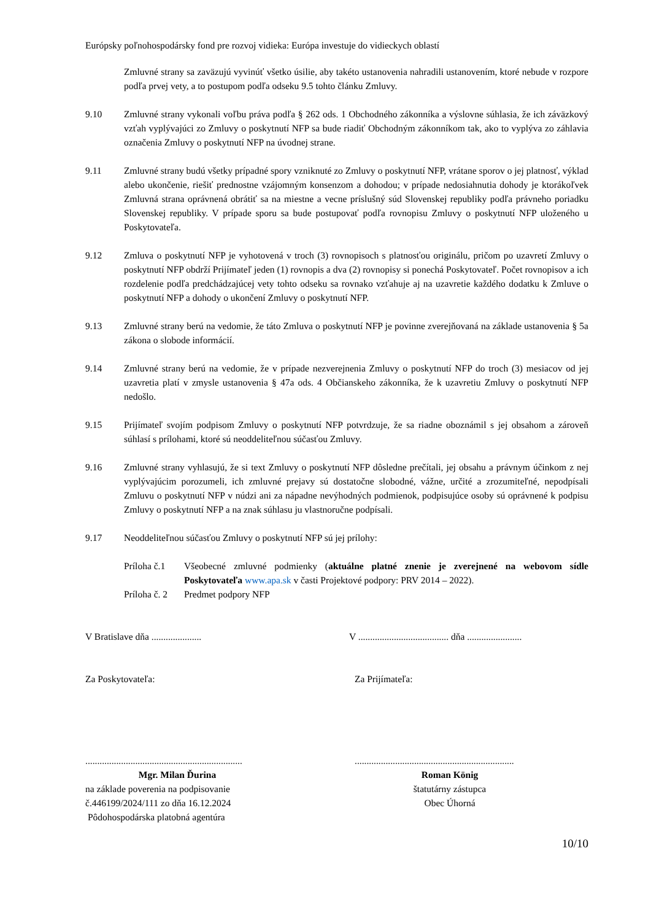Európsky poľnohospodársky fond pre rozvoj vidieka: Európa investuje do vidieckych oblastí
Zmluvné strany sa zaväzujú vyvinúť všetko úsilie, aby takéto ustanovenia nahradili ustanovením, ktoré nebude v rozpore podľa prvej vety, a to postupom podľa odseku 9.5 tohto článku Zmluvy.
9.10 Zmluvné strany vykonali voľbu práva podľa § 262 ods. 1 Obchodného zákonníka a výslovne súhlasia, že ich záväzkový vzťah vyplývajúci zo Zmluvy o poskytnutí NFP sa bude riadiť Obchodným zákonníkom tak, ako to vyplýva zo záhlavia označenia Zmluvy o poskytnutí NFP na úvodnej strane.
9.11 Zmluvné strany budú všetky prípadné spory vzniknuté zo Zmluvy o poskytnutí NFP, vrátane sporov o jej platnosť, výklad alebo ukončenie, riešiť prednostne vzájomným konsenzom a dohodou; v prípade nedosiahnutia dohody je ktorákoľvek Zmluvná strana oprávnená obrátiť sa na miestne a vecne príslušný súd Slovenskej republiky podľa právneho poriadku Slovenskej republiky. V prípade sporu sa bude postupovať podľa rovnopisu Zmluvy o poskytnutí NFP uloženého u Poskytovateľa.
9.12 Zmluva o poskytnutí NFP je vyhotovená v troch (3) rovnopisoch s platnosťou originálu, pričom po uzavretí Zmluvy o poskytnutí NFP obdrží Prijímateľ jeden (1) rovnopis a dva (2) rovnopisy si ponechá Poskytovateľ. Počet rovnopisov a ich rozdelenie podľa predchádzajúcej vety tohto odseku sa rovnako vzťahuje aj na uzavretie každého dodatku k Zmluve o poskytnutí NFP a dohody o ukončení Zmluvy o poskytnutí NFP.
9.13 Zmluvné strany berú na vedomie, že táto Zmluva o poskytnutí NFP je povinne zverejňovaná na základe ustanovenia § 5a zákona o slobode informácií.
9.14 Zmluvné strany berú na vedomie, že v prípade nezverejnenia Zmluvy o poskytnutí NFP do troch (3) mesiacov od jej uzavretia platí v zmysle ustanovenia § 47a ods. 4 Občianskeho zákonníka, že k uzavretiu Zmluvy o poskytnutí NFP nedošlo.
9.15 Prijímateľ svojím podpisom Zmluvy o poskytnutí NFP potvrdzuje, že sa riadne oboznámil s jej obsahom a zároveň súhlasí s prílohami, ktoré sú neoddeliteľnou súčasťou Zmluvy.
9.16 Zmluvné strany vyhlasujú, že si text Zmluvy o poskytnutí NFP dôsledne prečítali, jej obsahu a právnym účinkom z nej vyplývajúcim porozumeli, ich zmluvné prejavy sú dostatočne slobodné, vážne, určité a zrozumiteľné, nepodpísali Zmluvu o poskytnutí NFP v núdzi ani za nápadne nevýhodných podmienok, podpisujúce osoby sú oprávnené k podpisu Zmluvy o poskytnutí NFP a na znak súhlasu ju vlastnoručne podpísali.
9.17 Neoddeliteľnou súčasťou Zmluvy o poskytnutí NFP sú jej prílohy:
Príloha č.1
Všeobecné zmluvné podmienky (aktuálne platné znenie je zverejnené na webovom sídle Poskytovateľa www.apa.sk v časti Projektové podpory: PRV 2014 – 2022).
Príloha č. 2
Predmet podpory NFP
V Bratislave dňa ..................... V ...................................... dňa .......................
Za Poskytovateľa: Za Prijímateľa:
..................................................................
Mgr. Milan Ďurina
na základe poverenia na podpisovanie
č.446199/2024/111 zo dňa 16.12.2024
Pôdohospodárska platobná agentúra
...................................................................
Roman König
štatutárny zástupca
Obec Úhorná
10/10